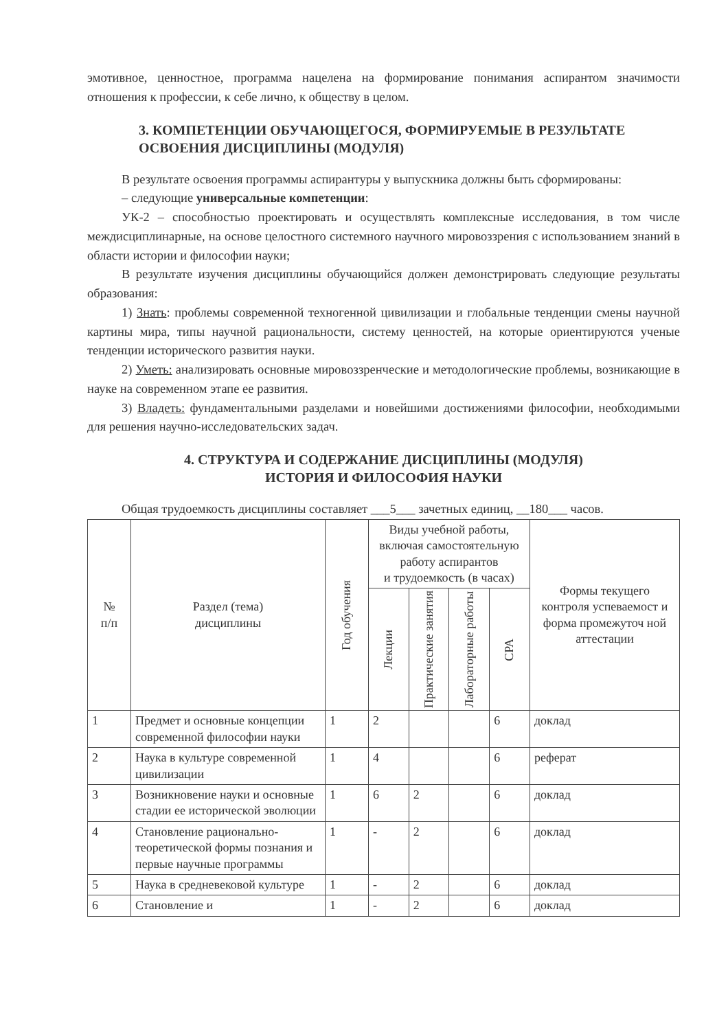эмотивное, ценностное, программа нацелена на формирование понимания аспирантом значимости отношения к профессии, к себе лично, к обществу в целом.
3. КОМПЕТЕНЦИИ ОБУЧАЮЩЕГОСЯ, ФОРМИРУЕМЫЕ В РЕЗУЛЬТАТЕ ОСВОЕНИЯ ДИСЦИПЛИНЫ (МОДУЛЯ)
В результате освоения программы аспирантуры у выпускника должны быть сформированы:
– следующие универсальные компетенции:
УК-2 – способностью проектировать и осуществлять комплексные исследования, в том числе междисциплинарные, на основе целостного системного научного мировоззрения с использованием знаний в области истории и философии науки;
В результате изучения дисциплины обучающийся должен демонстрировать следующие результаты образования:
1) Знать: проблемы современной техногенной цивилизации и глобальные тенденции смены научной картины мира, типы научной рациональности, систему ценностей, на которые ориентируются ученые тенденции исторического развития науки.
2) Уметь: анализировать основные мировоззренческие и методологические проблемы, возникающие в науке на современном этапе ее развития.
3) Владеть: фундаментальными разделами и новейшими достижениями философии, необходимыми для решения научно-исследовательских задач.
4. СТРУКТУРА И СОДЕРЖАНИЕ ДИСЦИПЛИНЫ (МОДУЛЯ)
ИСТОРИЯ И ФИЛОСОФИЯ НАУКИ
Общая трудоемкость дисциплины составляет ___5___ зачетных единиц, __180___ часов.
| № п/п | Раздел (тема) дисциплины | Год обучения | Виды учебной работы, включая самостоятельную работу аспирантов и трудоемкость (в часах) | | | | Формы текущего контроля успеваемост и форма промежуточ ной аттестации |
| --- | --- | --- | --- | --- | --- | --- | --- |
| | | | Лекции | Практические занятия | Лабораторные работы | СРА | |
| 1 | Предмет и основные концепции современной философии науки | 1 | 2 | | | 6 | доклад |
| 2 | Наука в культуре современной цивилизации | 1 | 4 | | | 6 | реферат |
| 3 | Возникновение науки и основные стадии ее исторической эволюции | 1 | 6 | 2 | | 6 | доклад |
| 4 | Становление рационально-теоретической формы познания и первые научные программы | 1 | - | 2 | | 6 | доклад |
| 5 | Наука в средневековой культуре | 1 | - | 2 | | 6 | доклад |
| 6 | Становление и | 1 | - | 2 | | 6 | доклад |